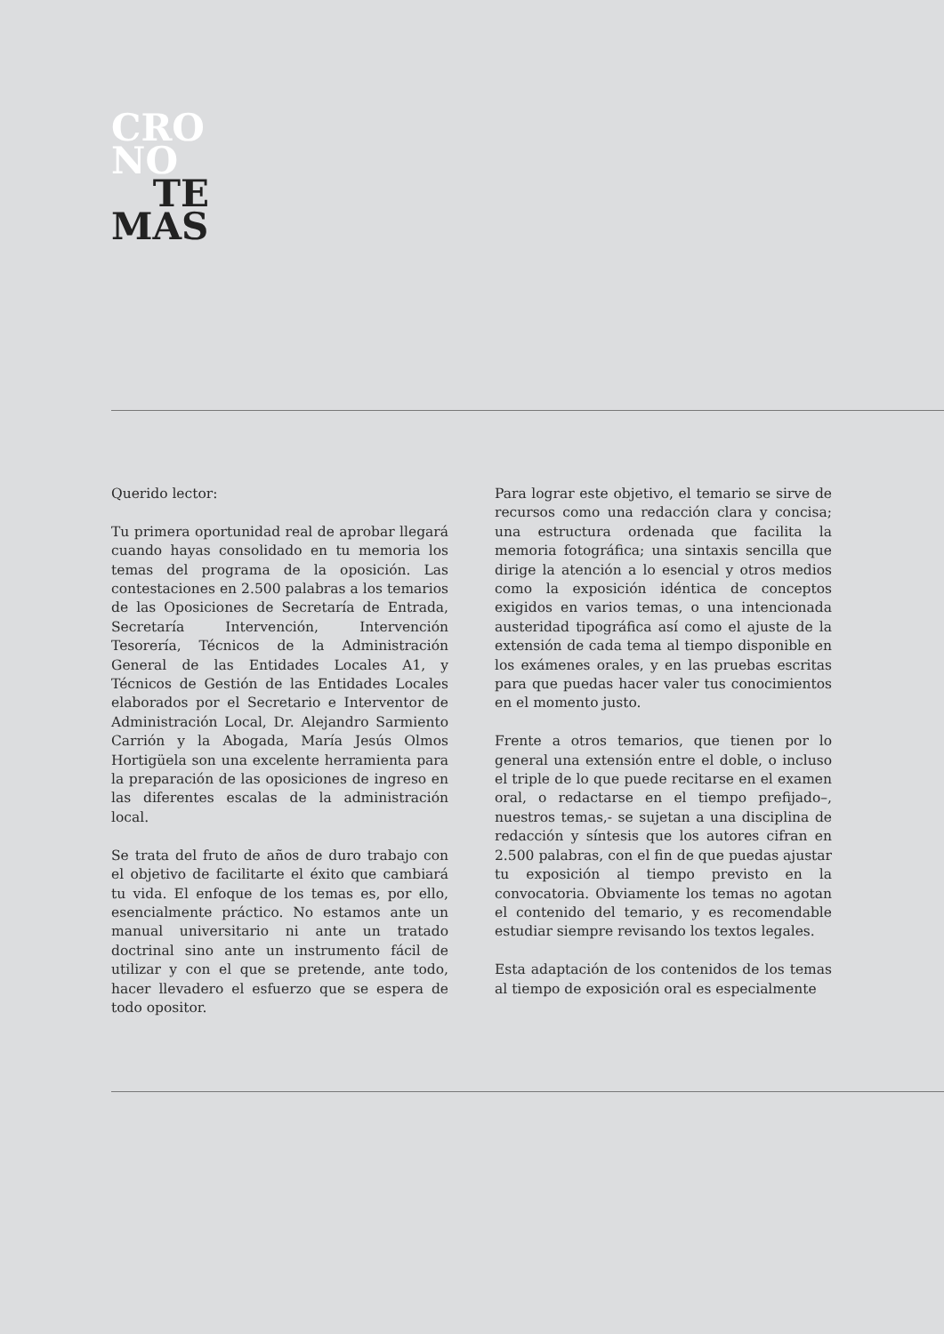CRO
NO
TE
MAS
Querido lector:
Tu primera oportunidad real de aprobar llegará cuando hayas consolidado en tu memoria los temas del programa de la oposición. Las contestaciones en 2.500 palabras a los temarios de las Oposiciones de Secretaría de Entrada, Secretaría Intervención, Intervención Tesorería, Técnicos de la Administración General de las Entidades Locales A1, y Técnicos de Gestión de las Entidades Locales elaborados por el Secretario e Interventor de Administración Local, Dr. Alejandro Sarmiento Carrión y la Abogada, María Jesús Olmos Hortigüela son una excelente herramienta para la preparación de las oposiciones de ingreso en las diferentes escalas de la administración local.
Se trata del fruto de años de duro trabajo con el objetivo de facilitarte el éxito que cambiará tu vida. El enfoque de los temas es, por ello, esencialmente práctico. No estamos ante un manual universitario ni ante un tratado doctrinal sino ante un instrumento fácil de utilizar y con el que se pretende, ante todo, hacer llevadero el esfuerzo que se espera de todo opositor.
Para lograr este objetivo, el temario se sirve de recursos como una redacción clara y concisa; una estructura ordenada que facilita la memoria fotográfica; una sintaxis sencilla que dirige la atención a lo esencial y otros medios como la exposición idéntica de conceptos exigidos en varios temas, o una intencionada austeridad tipográfica así como el ajuste de la extensión de cada tema al tiempo disponible en los exámenes orales, y en las pruebas escritas para que puedas hacer valer tus conocimientos en el momento justo.
Frente a otros temarios, que tienen por lo general una extensión entre el doble, o incluso el triple de lo que puede recitarse en el examen oral, o redactarse en el tiempo prefijado–, nuestros temas,- se sujetan a una disciplina de redacción y síntesis que los autores cifran en 2.500 palabras, con el fin de que puedas ajustar tu exposición al tiempo previsto en la convocatoria. Obviamente los temas no agotan el contenido del temario, y es recomendable estudiar siempre revisando los textos legales.
Esta adaptación de los contenidos de los temas al tiempo de exposición oral es especialmente